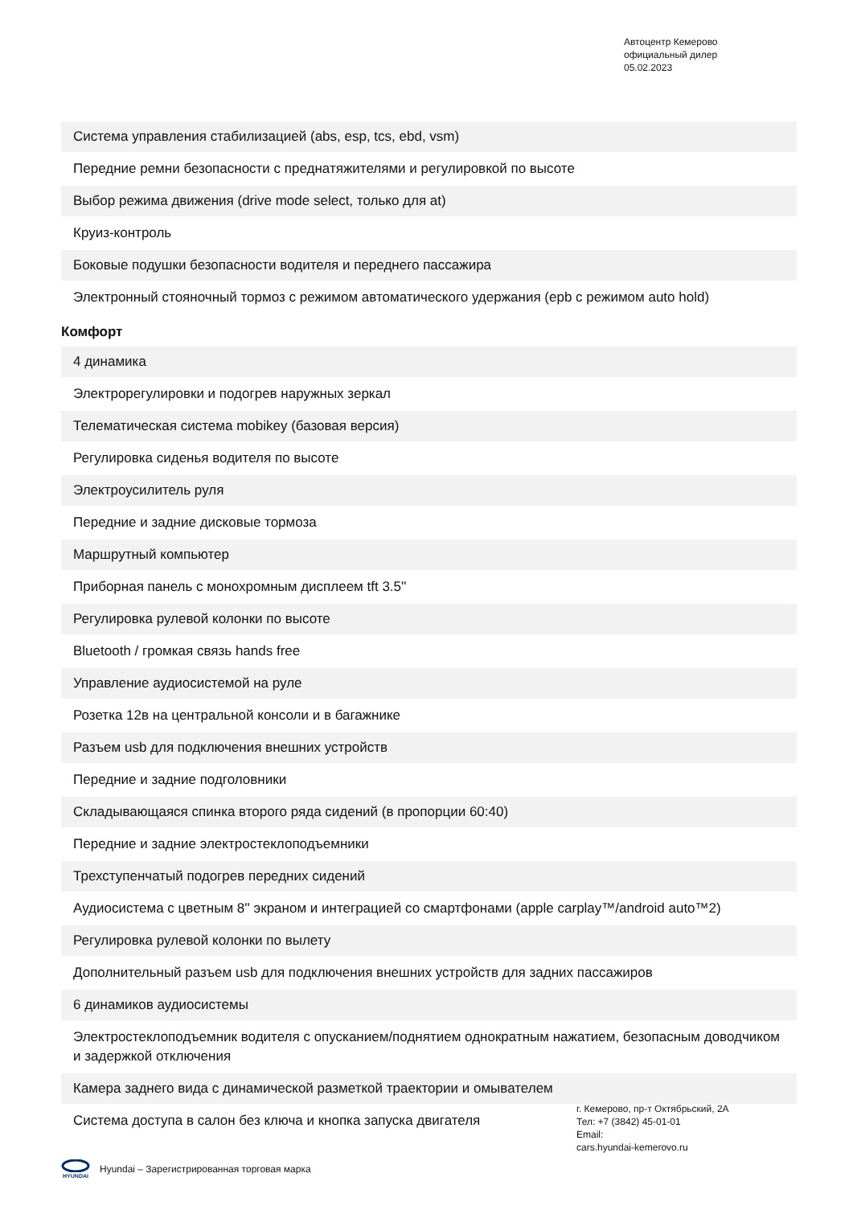Автоцентр Кемерово
официальный дилер
05.02.2023
| Система управления стабилизацией (abs, esp, tcs, ebd, vsm) |
| Передние ремни безопасности с преднатяжителями и регулировкой по высоте |
| Выбор режима движения (drive mode select, только для at) |
| Круиз-контроль |
| Боковые подушки безопасности водителя и переднего пассажира |
| Электронный стояночный тормоз с режимом автоматического удержания (epb с режимом auto hold) |
Комфорт
| 4 динамика |
| Электрорегулировки и подогрев наружных зеркал |
| Телематическая система mobikey (базовая версия) |
| Регулировка сиденья водителя по высоте |
| Электроусилитель руля |
| Передние и задние дисковые тормоза |
| Маршрутный компьютер |
| Приборная панель с монохромным дисплеем tft 3.5'' |
| Регулировка рулевой колонки по высоте |
| Bluetooth / громкая связь hands free |
| Управление аудиосистемой на руле |
| Розетка 12в на центральной консоли и в багажнике |
| Разъем usb для подключения внешних устройств |
| Передние и задние подголовники |
| Складывающаяся спинка второго ряда сидений (в пропорции 60:40) |
| Передние и задние электростеклоподъемники |
| Трехступенчатый подогрев передних сидений |
| Аудиосистема с цветным 8'' экраном и интеграцией со смартфонами (apple carplay™/android auto™2) |
| Регулировка рулевой колонки по вылету |
| Дополнительный разъем usb для подключения внешних устройств для задних пассажиров |
| 6 динамиков аудиосистемы |
| Электростеклоподъемник водителя с опусканием/поднятием однократным нажатием, безопасным доводчиком и задержкой отключения |
| Камера заднего вида с динамической разметкой траектории и омывателем |
| Система доступа в салон без ключа и кнопка запуска двигателя |
г. Кемерово, пр-т Октябрьский, 2А
Тел: +7 (3842) 45-01-01
Email:
cars.hyundai-kemerovo.ru
HYUNDAI
Hyundai – Зарегистрированная торговая марка